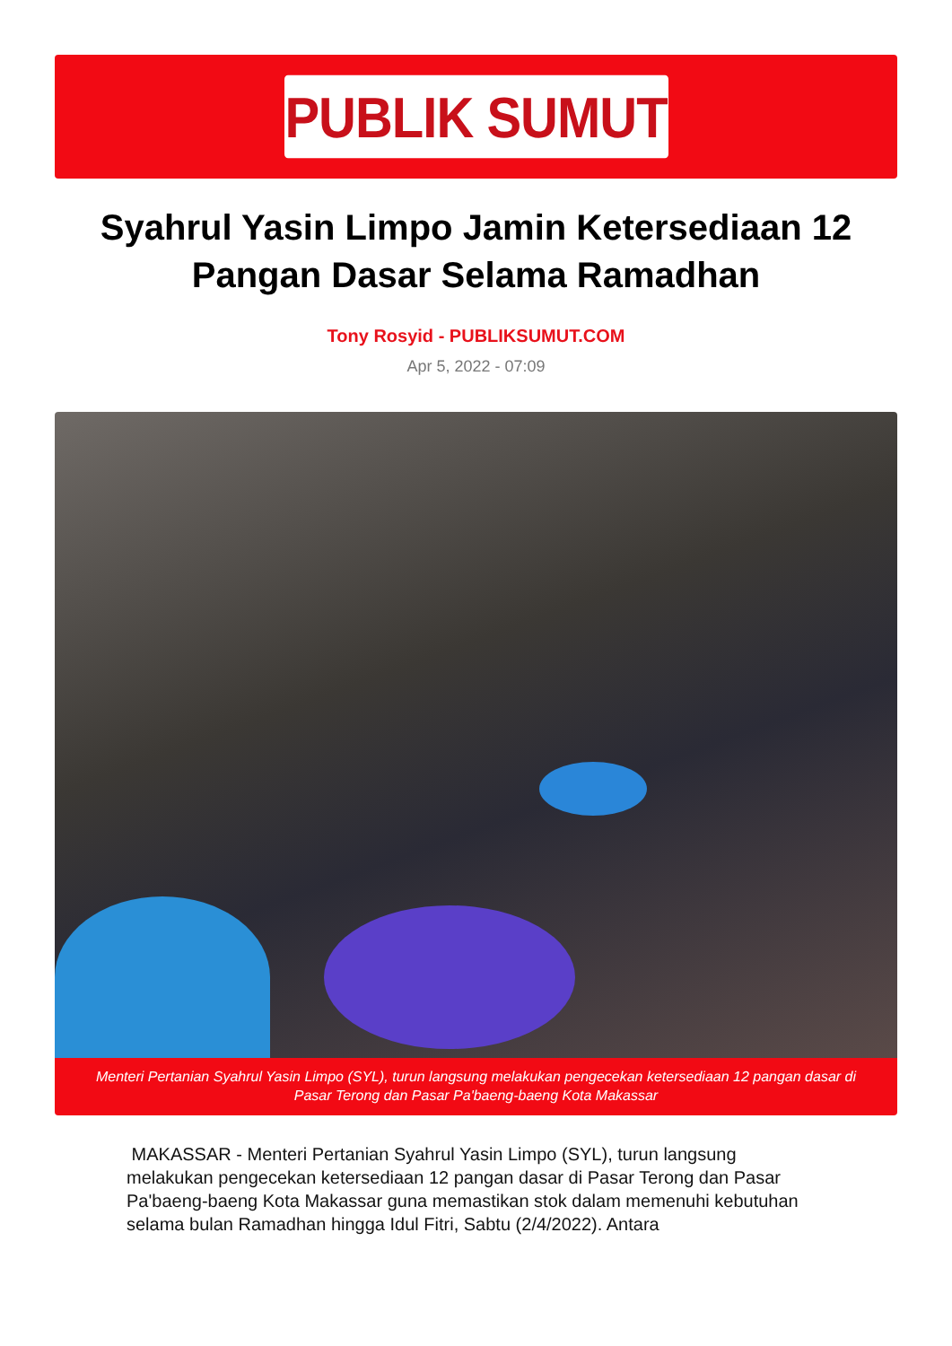PUBLIK SUMUT
Syahrul Yasin Limpo Jamin Ketersediaan 12 Pangan Dasar Selama Ramadhan
Tony Rosyid - PUBLIKSUMUT.COM
Apr 5, 2022 - 07:09
Menteri Pertanian Syahrul Yasin Limpo (SYL), turun langsung melakukan pengecekan ketersediaan 12 pangan dasar di Pasar Terong dan Pasar Pa'baeng-baeng Kota Makassar
MAKASSAR - Menteri Pertanian Syahrul Yasin Limpo (SYL), turun langsung melakukan pengecekan ketersediaan 12 pangan dasar di Pasar Terong dan Pasar Pa'baeng-baeng Kota Makassar guna memastikan stok dalam memenuhi kebutuhan selama bulan Ramadhan hingga Idul Fitri, Sabtu (2/4/2022). Antara